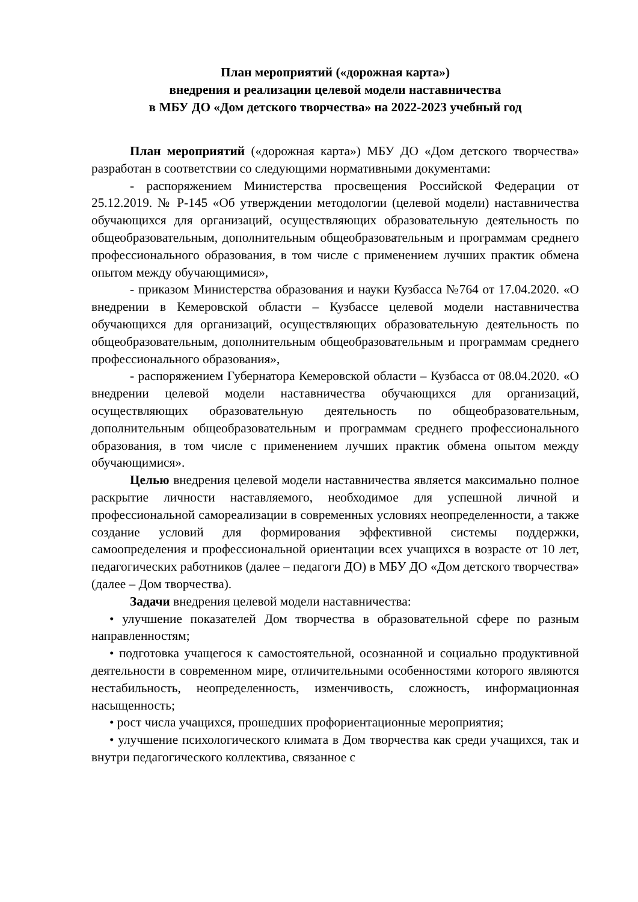План мероприятий («дорожная карта»)
внедрения и реализации целевой модели наставничества
в МБУ ДО «Дом детского творчества» на 2022-2023 учебный год
План мероприятий («дорожная карта») МБУ ДО «Дом детского творчества» разработан в соответствии со следующими нормативными документами:
- распоряжением Министерства просвещения Российской Федерации от 25.12.2019. № Р-145 «Об утверждении методологии (целевой модели) наставничества обучающихся для организаций, осуществляющих образовательную деятельность по общеобразовательным, дополнительным общеобразовательным и программам среднего профессионального образования, в том числе с применением лучших практик обмена опытом между обучающимися»,
- приказом Министерства образования и науки Кузбасса №764 от 17.04.2020. «О внедрении в Кемеровской области – Кузбассе целевой модели наставничества обучающихся для организаций, осуществляющих образовательную деятельность по общеобразовательным, дополнительным общеобразовательным и программам среднего профессионального образования»,
- распоряжением Губернатора Кемеровской области – Кузбасса от 08.04.2020. «О внедрении целевой модели наставничества обучающихся для организаций, осуществляющих образовательную деятельность по общеобразовательным, дополнительным общеобразовательным и программам среднего профессионального образования, в том числе с применением лучших практик обмена опытом между обучающимися».
Целью внедрения целевой модели наставничества является максимально полное раскрытие личности наставляемого, необходимое для успешной личной и профессиональной самореализации в современных условиях неопределенности, а также создание условий для формирования эффективной системы поддержки, самоопределения и профессиональной ориентации всех учащихся в возрасте от 10 лет, педагогических работников (далее – педагоги ДО) в МБУ ДО «Дом детского творчества» (далее – Дом творчества).
Задачи внедрения целевой модели наставничества:
• улучшение показателей Дом творчества в образовательной сфере по разным направленностям;
• подготовка учащегося к самостоятельной, осознанной и социально продуктивной деятельности в современном мире, отличительными особенностями которого являются нестабильность, неопределенность, изменчивость, сложность, информационная насыщенность;
• рост числа учащихся, прошедших профориентационные мероприятия;
• улучшение психологического климата в Дом творчества как среди учащихся, так и внутри педагогического коллектива, связанное с